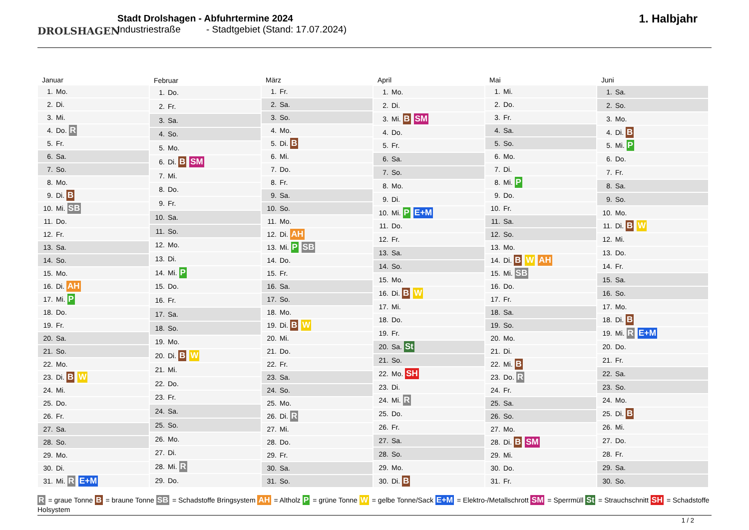DROLSHAGEN
Stadt Drolshagen - Abfuhrtermine 2024
Industriestraße - Stadtgebiet (Stand: 17.07.2024)
1. Halbjahr
| Januar | |
| --- | --- |
| 1. | Mo. |
| 2. | Di. |
| 3. | Mi. |
| 4. | Do. R |
| 5. | Fr. |
| 6. | Sa. |
| 7. | So. |
| 8. | Mo. |
| 9. | Di. B |
| 10. | Mi. SB |
| 11. | Do. |
| 12. | Fr. |
| 13. | Sa. |
| 14. | So. |
| 15. | Mo. |
| 16. | Di. AH |
| 17. | Mi. P |
| 18. | Do. |
| 19. | Fr. |
| 20. | Sa. |
| 21. | So. |
| 22. | Mo. |
| 23. | Di. B W |
| 24. | Mi. |
| 25. | Do. |
| 26. | Fr. |
| 27. | Sa. |
| 28. | So. |
| 29. | Mo. |
| 30. | Di. |
| 31. | Mi. R E+M |
| Februar | |
| --- | --- |
| 1. | Do. |
| 2. | Fr. |
| 3. | Sa. |
| 4. | So. |
| 5. | Mo. |
| 6. | Di. B SM |
| 7. | Mi. |
| 8. | Do. |
| 9. | Fr. |
| 10. | Sa. |
| 11. | So. |
| 12. | Mo. |
| 13. | Di. |
| 14. | Mi. P |
| 15. | Do. |
| 16. | Fr. |
| 17. | Sa. |
| 18. | So. |
| 19. | Mo. |
| 20. | Di. B W |
| 21. | Mi. |
| 22. | Do. |
| 23. | Fr. |
| 24. | Sa. |
| 25. | So. |
| 26. | Mo. |
| 27. | Di. |
| 28. | Mi. R |
| 29. | Do. |
| März | |
| --- | --- |
| 1. | Fr. |
| 2. | Sa. |
| 3. | So. |
| 4. | Mo. |
| 5. | Di. B |
| 6. | Mi. |
| 7. | Do. |
| 8. | Fr. |
| 9. | Sa. |
| 10. | So. |
| 11. | Mo. |
| 12. | Di. AH |
| 13. | Mi. P SB |
| 14. | Do. |
| 15. | Fr. |
| 16. | Sa. |
| 17. | So. |
| 18. | Mo. |
| 19. | Di. B W |
| 20. | Mi. |
| 21. | Do. |
| 22. | Fr. |
| 23. | Sa. |
| 24. | So. |
| 25. | Mo. |
| 26. | Di. R |
| 27. | Mi. |
| 28. | Do. |
| 29. | Fr. |
| 30. | Sa. |
| 31. | So. |
| April | |
| --- | --- |
| 1. | Mo. |
| 2. | Di. |
| 3. | Mi. B SM |
| 4. | Do. |
| 5. | Fr. |
| 6. | Sa. |
| 7. | So. |
| 8. | Mo. |
| 9. | Di. |
| 10. | Mi. P E+M |
| 11. | Do. |
| 12. | Fr. |
| 13. | Sa. |
| 14. | So. |
| 15. | Mo. |
| 16. | Di. B W |
| 17. | Mi. |
| 18. | Do. |
| 19. | Fr. |
| 20. | Sa. St |
| 21. | So. |
| 22. | Mo. SH |
| 23. | Di. |
| 24. | Mi. R |
| 25. | Do. |
| 26. | Fr. |
| 27. | Sa. |
| 28. | So. |
| 29. | Mo. |
| 30. | Di. B |
| Mai | |
| --- | --- |
| 1. | Mi. |
| 2. | Do. |
| 3. | Fr. |
| 4. | Sa. |
| 5. | So. |
| 6. | Mo. |
| 7. | Di. |
| 8. | Mi. P |
| 9. | Do. |
| 10. | Fr. |
| 11. | Sa. |
| 12. | So. |
| 13. | Mo. |
| 14. | Di. B W AH |
| 15. | Mi. SB |
| 16. | Do. |
| 17. | Fr. |
| 18. | Sa. |
| 19. | So. |
| 20. | Mo. |
| 21. | Di. |
| 22. | Mi. B |
| 23. | Do. R |
| 24. | Fr. |
| 25. | Sa. |
| 26. | So. |
| 27. | Mo. |
| 28. | Di. B SM |
| 29. | Mi. |
| 30. | Do. |
| 31. | Fr. |
| Juni | |
| --- | --- |
| 1. | Sa. |
| 2. | So. |
| 3. | Mo. |
| 4. | Di. B |
| 5. | Mi. P |
| 6. | Do. |
| 7. | Fr. |
| 8. | Sa. |
| 9. | So. |
| 10. | Mo. |
| 11. | Di. B W |
| 12. | Mi. |
| 13. | Do. |
| 14. | Fr. |
| 15. | Sa. |
| 16. | So. |
| 17. | Mo. |
| 18. | Di. B |
| 19. | Mi. R E+M |
| 20. | Do. |
| 21. | Fr. |
| 22. | Sa. |
| 23. | So. |
| 24. | Mo. |
| 25. | Di. B |
| 26. | Mi. |
| 27. | Do. |
| 28. | Fr. |
| 29. | Sa. |
| 30. | So. |
R = graue Tonne B = braune Tonne SB = Schadstoffe Bringsystem AH = Altholz P = grüne Tonne W = gelbe Tonne/Sack E+M = Elektro-/Metallschrott SM = Sperrmüll St = Strauchschnitt SH = Schadstoffe Holsystem
1 / 2